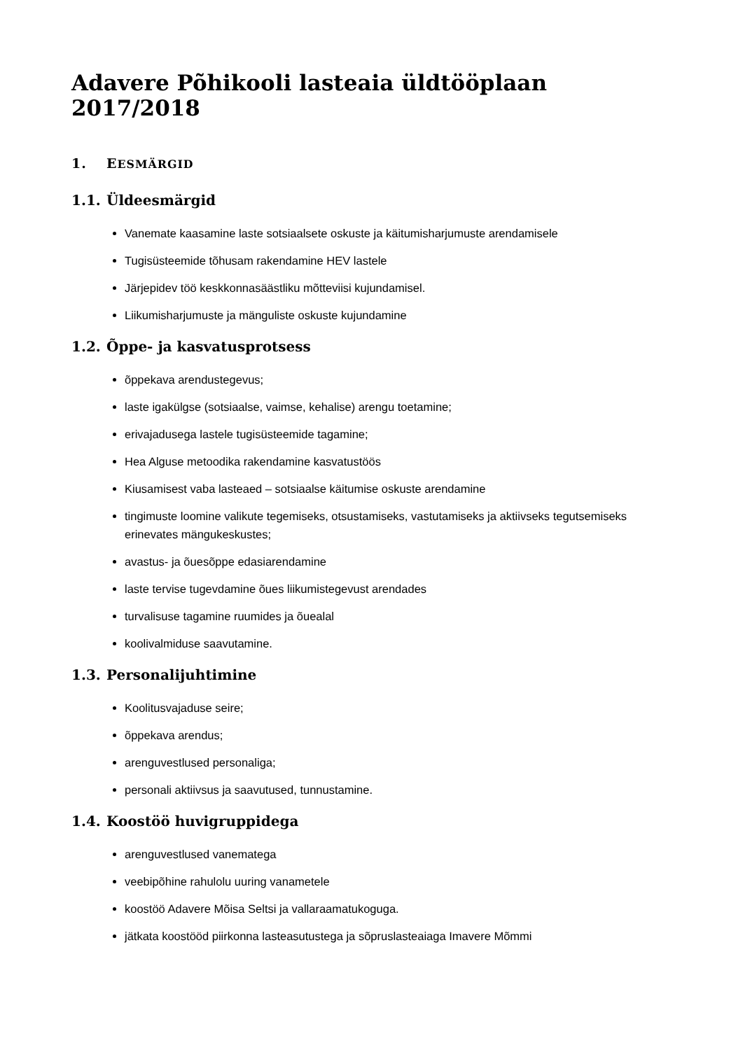Adavere Põhikooli lasteaia üldtööplaan 2017/2018
1. EESMÄRGID
1.1. Üldeesmärgid
Vanemate kaasamine laste sotsiaalsete oskuste ja käitumisharjumuste arendamisele
Tugisüsteemide tõhusam rakendamine HEV lastele
Järjepidev töö keskkonnasäästliku mõtteviisi kujundamisel.
Liikumisharjumuste ja mänguliste oskuste kujundamine
1.2. Õppe- ja kasvatusprotsess
õppekava arendustegevus;
laste igakülgse (sotsiaalse, vaimse, kehalise) arengu toetamine;
erivajadusega lastele tugisüsteemide tagamine;
Hea Alguse metoodika rakendamine kasvatustöös
Kiusamisest vaba lasteaed – sotsiaalse käitumise oskuste arendamine
tingimuste loomine valikute tegemiseks, otsustamiseks, vastutamiseks ja aktiivseks tegutsemiseks erinevates mängukeskustes;
avastus- ja õuesõppe edasiarendamine
laste tervise tugevdamine õues liikumistegevust arendades
turvalisuse tagamine ruumides ja õuealal
koolivalmiduse saavutamine.
1.3. Personalijuhtimine
Koolitusvajaduse seire;
õppekava arendus;
arenguvestlused personaliga;
personali aktiivsus ja saavutused, tunnustamine.
1.4. Koostöö huvigruppidega
arenguvestlused vanematega
veebipõhine rahulolu uuring vanametele
koostöö Adavere Mõisa Seltsi ja vallaraamatukoguga.
jätkata koostööd piirkonna lasteasutustega ja sõpruslasteaiaga Imavere Mõmmi